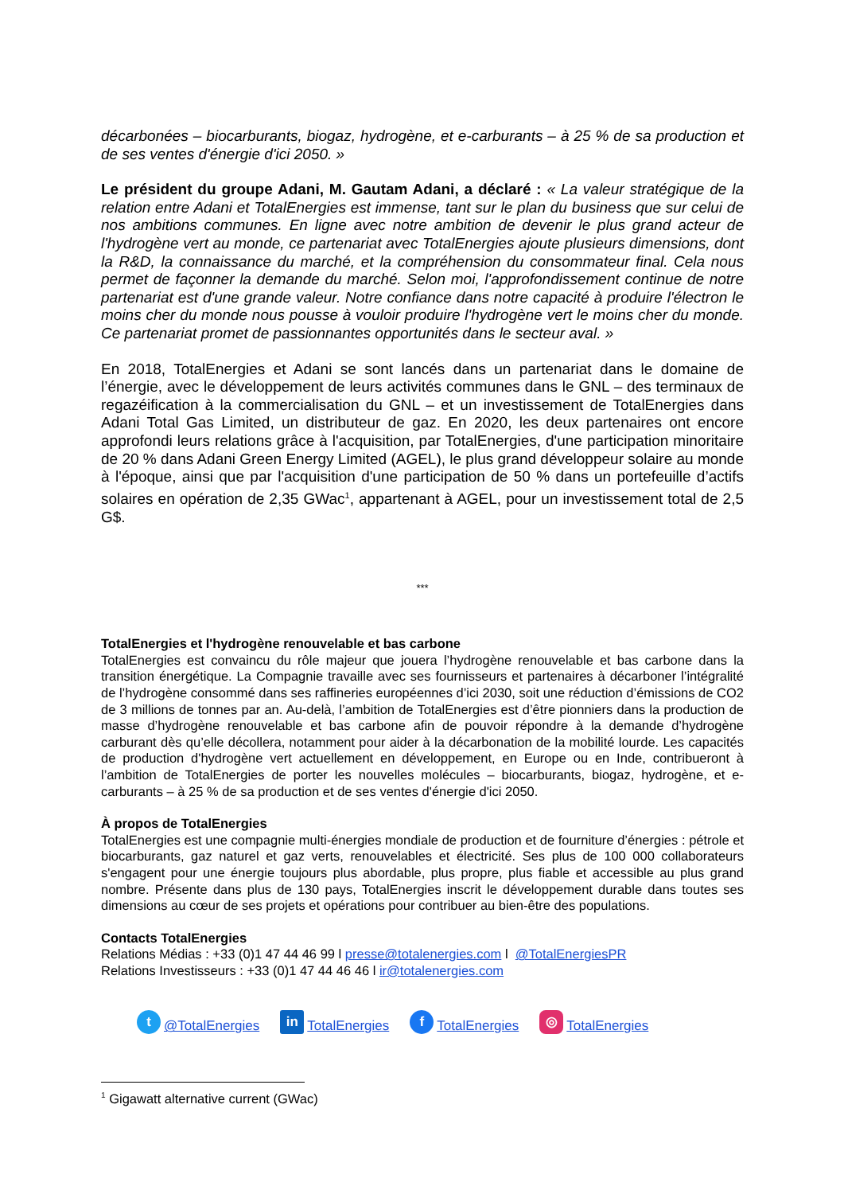décarbonées – biocarburants, biogaz, hydrogène, et e-carburants – à 25 % de sa production et de ses ventes d'énergie d'ici 2050. »
Le président du groupe Adani, M. Gautam Adani, a déclaré : « La valeur stratégique de la relation entre Adani et TotalEnergies est immense, tant sur le plan du business que sur celui de nos ambitions communes. En ligne avec notre ambition de devenir le plus grand acteur de l'hydrogène vert au monde, ce partenariat avec TotalEnergies ajoute plusieurs dimensions, dont la R&D, la connaissance du marché, et la compréhension du consommateur final. Cela nous permet de façonner la demande du marché. Selon moi, l'approfondissement continue de notre partenariat est d'une grande valeur. Notre confiance dans notre capacité à produire l'électron le moins cher du monde nous pousse à vouloir produire l'hydrogène vert le moins cher du monde. Ce partenariat promet de passionnantes opportunités dans le secteur aval. »
En 2018, TotalEnergies et Adani se sont lancés dans un partenariat dans le domaine de l’énergie, avec le développement de leurs activités communes dans le GNL – des terminaux de regazéification à la commercialisation du GNL – et un investissement de TotalEnergies dans Adani Total Gas Limited, un distributeur de gaz. En 2020, les deux partenaires ont encore approfondi leurs relations grâce à l'acquisition, par TotalEnergies, d'une participation minoritaire de 20 % dans Adani Green Energy Limited (AGEL), le plus grand développeur solaire au monde à l'époque, ainsi que par l'acquisition d'une participation de 50 % dans un portefeuille d’actifs solaires en opération de 2,35 GWac<sup>1</sup>, appartenant à AGEL, pour un investissement total de 2,5 G$.
***
TotalEnergies et l'hydrogène renouvelable et bas carbone
TotalEnergies est convaincu du rôle majeur que jouera l’hydrogène renouvelable et bas carbone dans la transition énergétique. La Compagnie travaille avec ses fournisseurs et partenaires à décarboner l’intégralité de l’hydrogène consommé dans ses raffineries européennes d’ici 2030, soit une réduction d’émissions de CO2 de 3 millions de tonnes par an. Au-delà, l’ambition de TotalEnergies est d’être pionniers dans la production de masse d’hydrogène renouvelable et bas carbone afin de pouvoir répondre à la demande d’hydrogène carburant dès qu’elle décollera, notamment pour aider à la décarbonation de la mobilité lourde. Les capacités de production d'hydrogène vert actuellement en développement, en Europe ou en Inde, contribueront à l’ambition de TotalEnergies de porter les nouvelles molécules – biocarburants, biogaz, hydrogène, et e-carburants – à 25 % de sa production et de ses ventes d'énergie d'ici 2050.
À propos de TotalEnergies
TotalEnergies est une compagnie multi-énergies mondiale de production et de fourniture d’énergies : pétrole et biocarburants, gaz naturel et gaz verts, renouvelables et électricité. Ses plus de 100 000 collaborateurs s'engagent pour une énergie toujours plus abordable, plus propre, plus fiable et accessible au plus grand nombre. Présente dans plus de 130 pays, TotalEnergies inscrit le développement durable dans toutes ses dimensions au cœur de ses projets et opérations pour contribuer au bien-être des populations.
Contacts TotalEnergies
Relations Médias : +33 (0)1 47 44 46 99 l presse@totalenergies.com l @TotalEnergiesPR
Relations Investisseurs : +33 (0)1 47 44 46 46 l ir@totalenergies.com
t @TotalEnergies in TotalEnergies f TotalEnergies ◎ TotalEnergies
<sup>1</sup> Gigawatt alternative current (GWac)